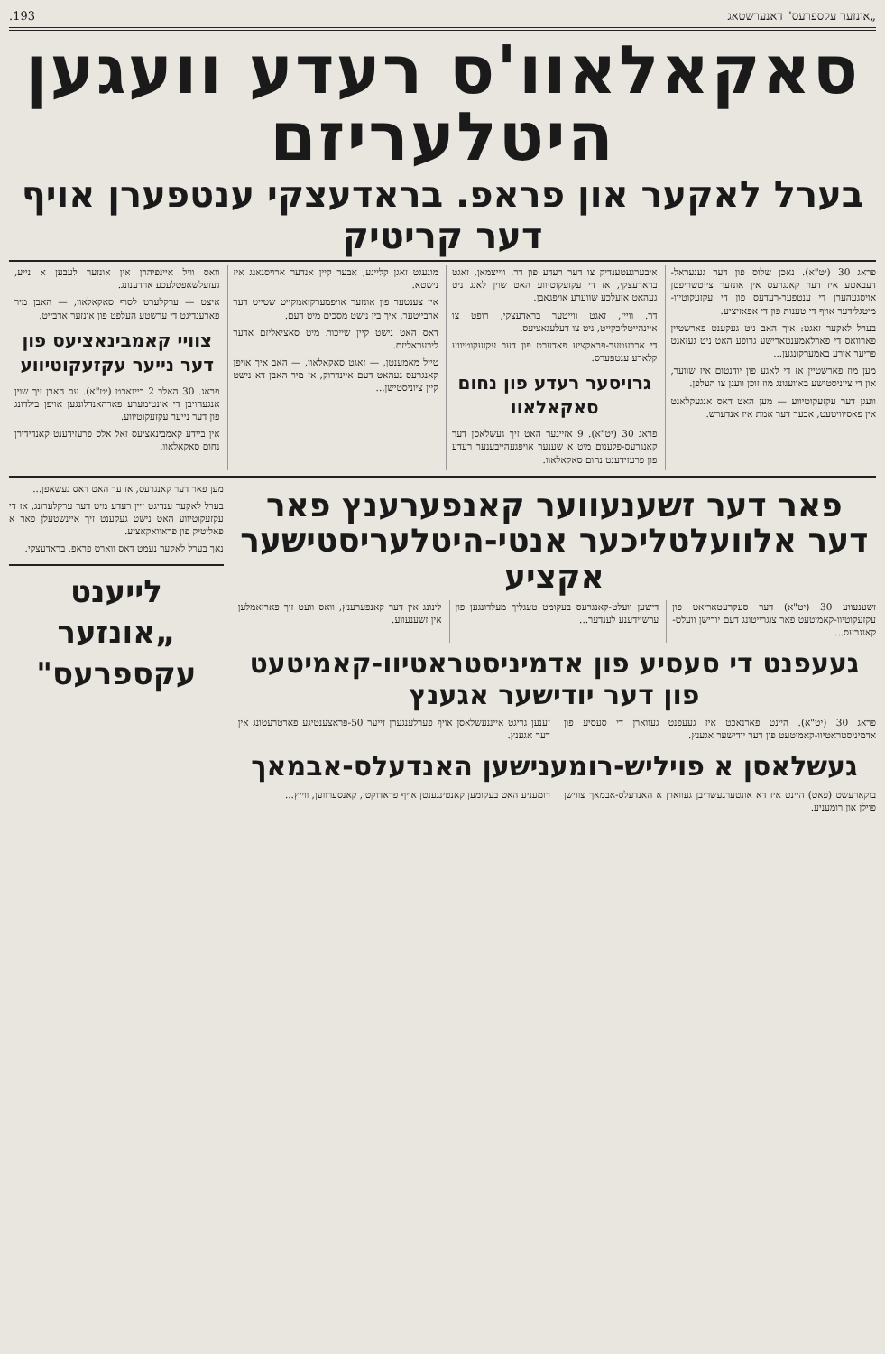„אונזער עקספרעס" דאנערשטאג 193.
סאקאלאוו'ס רעדע וועגען היטלעריזם
בערל לאקער און פראפ. בראדעצקי ענטפערן אויף דער קריטיק
פראג 30 (יט"א). נאכן שלוס פון דער גענעראל-דעבאטע איז דער קאנגרעס אין אונזער צייטשריפטן אויסגעהערן די ענטפער-רעדעס פון די עקזעקוטיוו-מיטגלידער אויף די טענות פון די אפאזיציע.
בערל לאקער זאגט: איך האב ניט געקענט פארשטיין פארוואס די פארלאמענטארישע גרופע האט ניט געזאגט פריער אירע באמערקונגען...
מען מוז פארשטיין אז די לאגע פון יודנטום איז שווער, און די ציוניסטישע באוועגונג מוז זוכן וועגן צו העלפן.
וועגן דער עקזעקוטיווע — מען האט דאס אנגעקלאגט אין פאסיוויטעט, אבער דער אמת איז אנדערש.
איבערגעטענדיק צו דער רעדע פון דר. ווייצמאן, זאגט בראדעצקי, אז די עקזעקוטיווע האט שוין לאנג ניט געהאט אזעלכע שווערע אויפגאבן.
דר. ווייז, זאגט ווייטער בראדעצקי, רופט צו איינהייטליכקייט, ניט צו דעלעגאציעס.
די ארבעטער-פראקציע פאדערט פון דער עקזעקוטיווע קלארע ענטפערס.
גרויסער רעדע פון נחום סאקאלאוו
פראג 30 (יט"א). 9 אזייגער האט זיך געשלאסן דער קאנגרעס-פלענום מיט א שענער אויפגעהייבענער רעדע פון פרעזידענט נחום סאקאלאוו.
מוגעגט זאגן קליינע, אבער קיין אנדער ארויסגאנג איז נישטא.
אין צענטער פון אונזער אויפמערקזאמקייט שטייט דער ארבייטער, איך בין נישט מסכים מיט דעם.
דאס האט נישט קיין שייכות מיט סאציאליזם אדער ליבעראליזם.
טייל מאמענטן, — זאגט סאקאלאוו, — האב איך אויפן קאנגרעס געהאט דעם איינדרוק, אז מיר האבן דא נישט קיין ציוניסטישן...
וואס וויל איינפיהרן אין אונזער לעבען א נייע, געזעלשאפטלעכע ארדענונג.
איצט — ערקלערט לסוף סאקאלאוו, — האבן מיר פארענדיגט די ערשטע העלפט פון אונזער ארבייט.
צוויי קאמבינאציעס פון דער נייער עקזעקוטיווע
פראג. 30 האלב 2 ביינאכט (יט"א). עס האבן זיך שוין אנגעהויבן די אינטימערע פארהאנדלונגען אויפן בילדונג פון דער נייער עקזעקוטיווע.
אין ביידע קאמבינאציעס זאל אלס פרעזידענט קאנדידירן נחום סאקאלאוו.
פאר דער זשענעווער קאנפערענץ פאר דער אלוועלטליכער אנטי-היטלעריסטישער אקציע
זשענעווע 30 (יט"א) דער סעקרעטאריאט פון עקזעקוטיוו-קאמיטעט פאר צוגרייטונג דעם יודישן וועלט-קאנגרעס...
דישען וועלט-קאנגרעס בעקומט טעגליך מעלדונגען פון ערשיידענע לענדער...
לינונג אין דער קאנפערענץ, וואס וועט זיך פארזאמלען אין זשענעווע.
געעפנט די סעסיע פון אדמיניסטראטיוו-קאמיטעט פון דער יודישער אגענץ
פראג 30 (יט"א). היינט פארנאכט איז געעפנט געווארן די סעסיע פון אדמיניסטראטיוו-קאמיטעט פון דער יודישער אגענץ.
זענען גריגט אייננעשלאסן אויף פערלענגערן זייער 50-פראצענטיגע פארטרעטונג אין דער אגענץ.
געשלאסן א פויליש-רומענישען האנדעלס-אבמאך
בוקארעשט (פאט) היינט איז דא אונטערגעשריבן געווארן א האנדעלס-אבמאך צווישן פוילן און רומעניע.
רומעניע האט בעקומען קאנטינגענטן אויף פראדוקטן, קאנסערווען, ווייץ...
מען פאר דער קאנגרעס, אז ער האט דאס געשאפן...
בערל לאקער ענדיגט זיין רעדע מיט דער ערקלערונג, אז די עקזעקוטיווע האט נישט געקענט זיך איינשטעלן פאר א פאליטיק פון פראוואקאציע.
נאך בערל לאקער נעמט דאס ווארט פראפ. בראדעצקי.
לייענט
„אונזער עקספרעס"